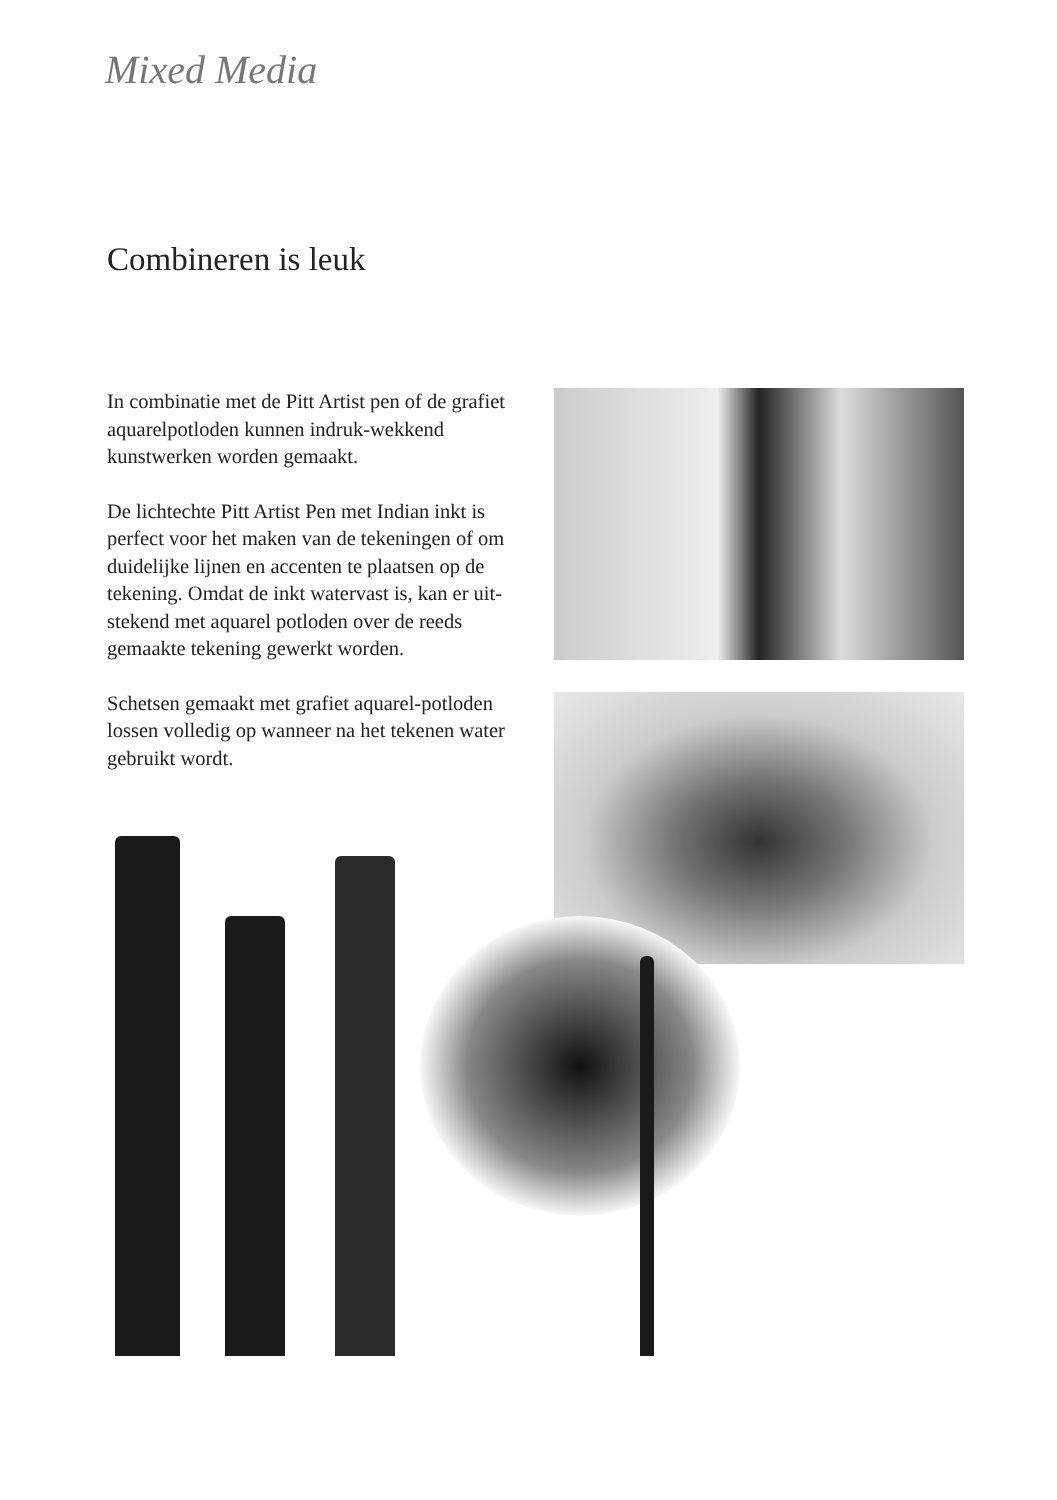Mixed Media
Combineren is leuk
In combinatie met de Pitt Artist pen of de grafiet aquarelpotloden kunnen indruk-wekkend kunstwerken worden gemaakt.
De lichtechte Pitt Artist Pen met Indian inkt is perfect voor het maken van de tekeningen of om duidelijke lijnen en accenten te plaatsen op de tekening. Omdat de inkt watervast is, kan er uit-stekend met aquarel potloden over de reeds gemaakte tekening gewerkt worden.
Schetsen gemaakt met grafiet aquarel-potloden lossen volledig op wanneer na het tekenen water gebruikt wordt.